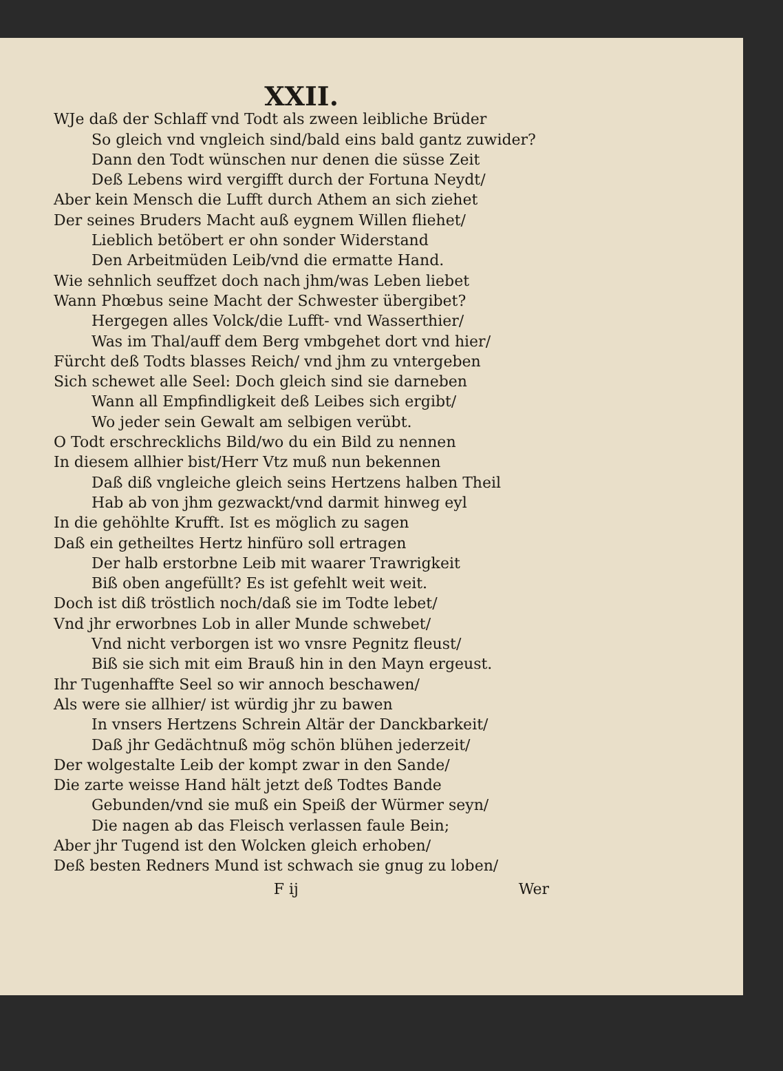XXII.
WJe daß der Schlaff vnd Todt als zween leibliche Brüder
So gleich vnd vngleich sind/bald eins bald gantz zuwider?
Dann den Todt wünschen nur denen die süsse Zeit
Deß Lebens wird vergifft durch der Fortuna Neydt/
Aber kein Mensch die Lufft durch Athem an sich ziehet
Der seines Bruders Macht auß eygnem Willen fliehet/
Lieblich betöbert er ohn sonder Widerstand
Den Arbeitmüden Leib/vnd die ermatte Hand.
Wie sehnlich seuffzet doch nach jhm/was Leben liebet
Wann Phœbus seine Macht der Schwester übergibet?
Hergegen alles Volck/die Lufft- vnd Wasserthier/
Was im Thal/auff dem Berg vmbgehet dort vnd hier/
Fürcht deß Todts blasses Reich/ vnd jhm zu vntergeben
Sich schewet alle Seel: Doch gleich sind sie darneben
Wann all Empfindligkeit deß Leibes sich ergibt/
Wo jeder sein Gewalt am selbigen verübt.
O Todt erschrecklichs Bild/wo du ein Bild zu nennen
In diesem allhier bist/Herr Vtz muß nun bekennen
Daß diß vngleiche gleich seins Hertzens halben Theil
Hab ab von jhm gezwackt/vnd darmit hinweg eyl
In die gehöhlte Krufft. Ist es möglich zu sagen
Daß ein getheiltes Hertz hinfüro soll ertragen
Der halb erstorbne Leib mit waarer Trawrigkeit
Biß oben angefüllt? Es ist gefehlt weit weit.
Doch ist diß tröstlich noch/daß sie im Todte lebet/
Vnd jhr erworbnes Lob in aller Munde schwebet/
Vnd nicht verborgen ist wo vnsre Pegnitz fleust/
Biß sie sich mit eim Brauß hin in den Mayn ergeust.
Ihr Tugenhaffte Seel so wir annoch beschawen/
Als were sie allhier/ ist würdig jhr zu bawen
In vnsers Hertzens Schrein Altär der Danckbarkeit/
Daß jhr Gedächtnuß mög schön blühen jederzeit/
Der wolgestalte Leib der kompt zwar in den Sande/
Die zarte weisse Hand hält jetzt deß Todtes Bande
Gebunden/vnd sie muß ein Speiß der Würmer seyn/
Die nagen ab das Fleisch verlassen faule Bein;
Aber jhr Tugend ist den Wolcken gleich erhoben/
Deß besten Redners Mund ist schwach sie gnug zu loben/
F ij Wer